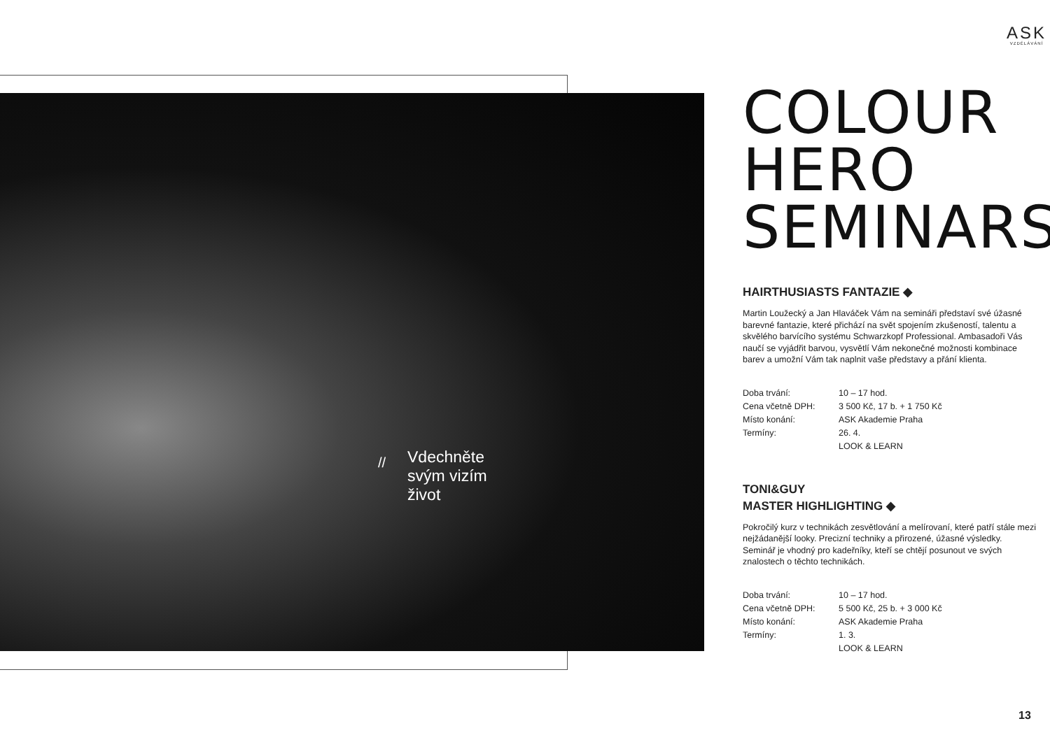ASK
VZDĚLÁVÁNÍ
//
Vdechněte
svým vizím
život
COLOUR
HERO
SEMINARS
HAIRTHUSIASTS FANTAZIE ◆
Martin Loužecký a Jan Hlaváček Vám na semináři představí své úžasné barevné fantazie, které přichází na svět spojením zkušeností, talentu a skvělého barvícího systému Schwarzkopf Professional. Ambasadoři Vás naučí se vyjádřit barvou, vysvětlí Vám nekonečné možnosti kombinace barev a umožní Vám tak naplnit vaše představy a přání klienta.
| Doba trvání: | 10 – 17 hod. |
| Cena včetně DPH: | 3 500 Kč, 17 b. + 1 750 Kč |
| Místo konání: | ASK Akademie Praha |
| Termíny: | 26. 4. LOOK & LEARN |
TONI&GUY
MASTER HIGHLIGHTING ◆
Pokročilý kurz v technikách zesvětlování a melírovaní, které patří stále mezi nejžádanější looky. Precizní techniky a přirozené, úžasné výsledky. Seminář je vhodný pro kadeřníky, kteří se chtějí posunout ve svých znalostech o těchto technikách.
| Doba trvání: | 10 – 17 hod. |
| Cena včetně DPH: | 5 500 Kč, 25 b. + 3 000 Kč |
| Místo konání: | ASK Akademie Praha |
| Termíny: | 1. 3. LOOK & LEARN |
13